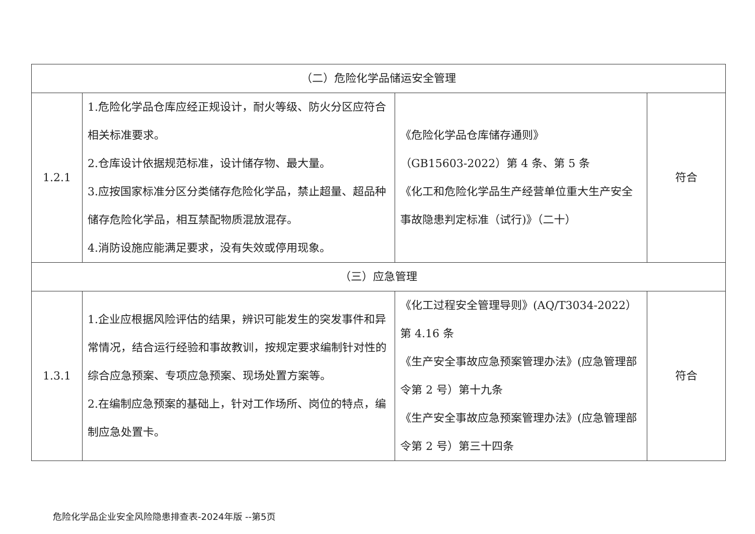| （二）危险化学品储运安全管理 | | | |
| 1.2.1 | 1.危险化学品仓库应经正规设计，耐火等级、防火分区应符合相关标准要求。 2.仓库设计依据规范标准，设计储存物、最大量。 3.应按国家标准分区分类储存危险化学品，禁止超量、超品种储存危险化学品，相互禁配物质混放混存。 4.消防设施应能满足要求，没有失效或停用现象。 | 《危险化学品仓库储存通则》 （GB15603-2022）第 4 条、第 5 条 《化工和危险化学品生产经营单位重大生产安全事故隐患判定标准（试行)》（二十） | 符合 |
| （三）应急管理 | | | |
| 1.3.1 | 1.企业应根据风险评估的结果，辨识可能发生的突发事件和异常情况，结合运行经验和事故教训，按规定要求编制针对性的综合应急预案、专项应急预案、现场处置方案等。 2.在编制应急预案的基础上，针对工作场所、岗位的特点，编制应急处置卡。 | 《化工过程安全管理导则》(AQ/T3034-2022）第 4.16 条 《生产安全事故应急预案管理办法》(应急管理部令第 2 号）第十九条 《生产安全事故应急预案管理办法》(应急管理部令第 2 号）第三十四条 | 符合 |
危险化学品企业安全风险隐患排查表-2024年版 --第5页